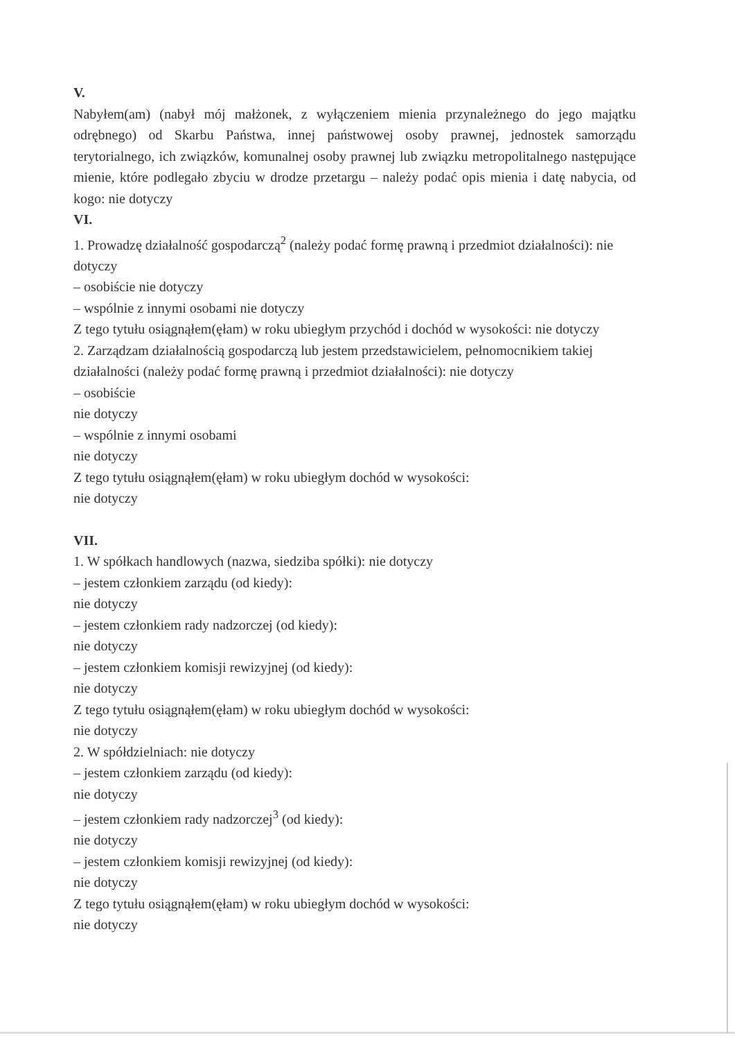V.
Nabyłem(am) (nabył mój małżonek, z wyłączeniem mienia przynależnego do jego majątku odrębnego) od Skarbu Państwa, innej państwowej osoby prawnej, jednostek samorządu terytorialnego, ich związków, komunalnej osoby prawnej lub związku metropolitalnego następujące mienie, które podlegało zbyciu w drodze przetargu – należy podać opis mienia i datę nabycia, od kogo: nie dotyczy
VI.
1. Prowadzę działalność gospodarczą<sup>2</sup> (należy podać formę prawną i przedmiot działalności): nie dotyczy
– osobiście nie dotyczy
– wspólnie z innymi osobami nie dotyczy
Z tego tytułu osiągnąłem(ęłam) w roku ubiegłym przychód i dochód w wysokości: nie dotyczy
2. Zarządzam działalnością gospodarczą lub jestem przedstawicielem, pełnomocnikiem takiej działalności (należy podać formę prawną i przedmiot działalności): nie dotyczy
– osobiście
nie dotyczy
– wspólnie z innymi osobami
nie dotyczy
Z tego tytułu osiągnąłem(ęłam) w roku ubiegłym dochód w wysokości:
nie dotyczy
VII.
1. W spółkach handlowych (nazwa, siedziba spółki): nie dotyczy
– jestem członkiem zarządu (od kiedy):
nie dotyczy
– jestem członkiem rady nadzorczej (od kiedy):
nie dotyczy
– jestem członkiem komisji rewizyjnej (od kiedy):
nie dotyczy
Z tego tytułu osiągnąłem(ęłam) w roku ubiegłym dochód w wysokości:
nie dotyczy
2. W spółdzielniach: nie dotyczy
– jestem członkiem zarządu (od kiedy):
nie dotyczy
– jestem członkiem rady nadzorczej<sup>3</sup> (od kiedy):
nie dotyczy
– jestem członkiem komisji rewizyjnej (od kiedy):
nie dotyczy
Z tego tytułu osiągnąłem(ęłam) w roku ubiegłym dochód w wysokości:
nie dotyczy